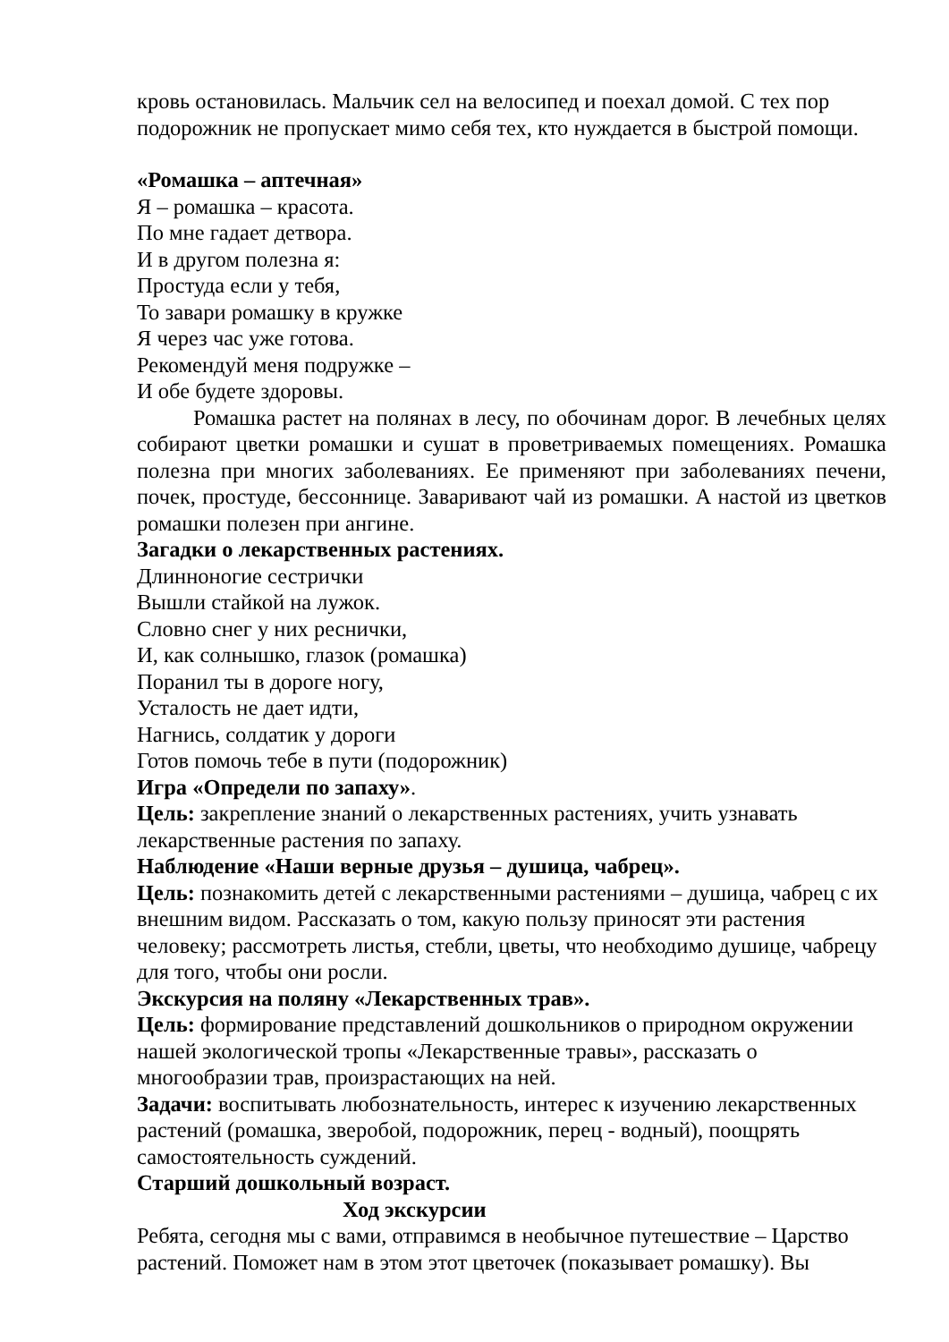кровь остановилась. Мальчик сел на велосипед и поехал домой. С тех пор подорожник не пропускает мимо себя тех, кто нуждается в быстрой помощи.
«Ромашка – аптечная»
Я – ромашка – красота.
По мне гадает детвора.
И в другом полезна я:
Простуда если у тебя,
То завари ромашку в кружке
Я через час уже готова.
Рекомендуй меня подружке –
И обе будете здоровы.
Ромашка растет на полянах в лесу, по обочинам дорог. В лечебных целях собирают цветки ромашки и сушат в проветриваемых помещениях. Ромашка полезна при многих заболеваниях. Ее применяют при заболеваниях печени, почек, простуде, бессоннице. Заваривают чай из ромашки. А настой из цветков ромашки полезен при ангине.
Загадки о лекарственных растениях.
Длинноногие сестрички
Вышли стайкой на лужок.
Словно снег у них реснички,
И, как солнышко, глазок (ромашка)
Поранил ты в дороге ногу,
Усталость не дает идти,
Нагнись, солдатик у дороги
Готов помочь тебе в пути (подорожник)
Игра «Определи по запаху».
Цель: закрепление знаний о лекарственных растениях, учить узнавать лекарственные растения по запаху.
Наблюдение «Наши верные друзья – душица, чабрец».
Цель: познакомить детей с лекарственными растениями – душица, чабрец с их внешним видом. Рассказать о том, какую пользу приносят эти растения человеку; рассмотреть листья, стебли, цветы, что необходимо душице, чабрецу для того, чтобы они росли.
Экскурсия на поляну «Лекарственных трав».
Цель: формирование представлений дошкольников о природном окружении нашей экологической тропы «Лекарственные травы», рассказать о многообразии трав, произрастающих на ней.
Задачи: воспитывать любознательность, интерес к изучению лекарственных растений (ромашка, зверобой, подорожник, перец - водный), поощрять самостоятельность суждений.
Старший дошкольный возраст.
Ход экскурсии
Ребята, сегодня мы с вами, отправимся в необычное путешествие – Царство растений. Поможет нам в этом этот цветочек (показывает ромашку). Вы